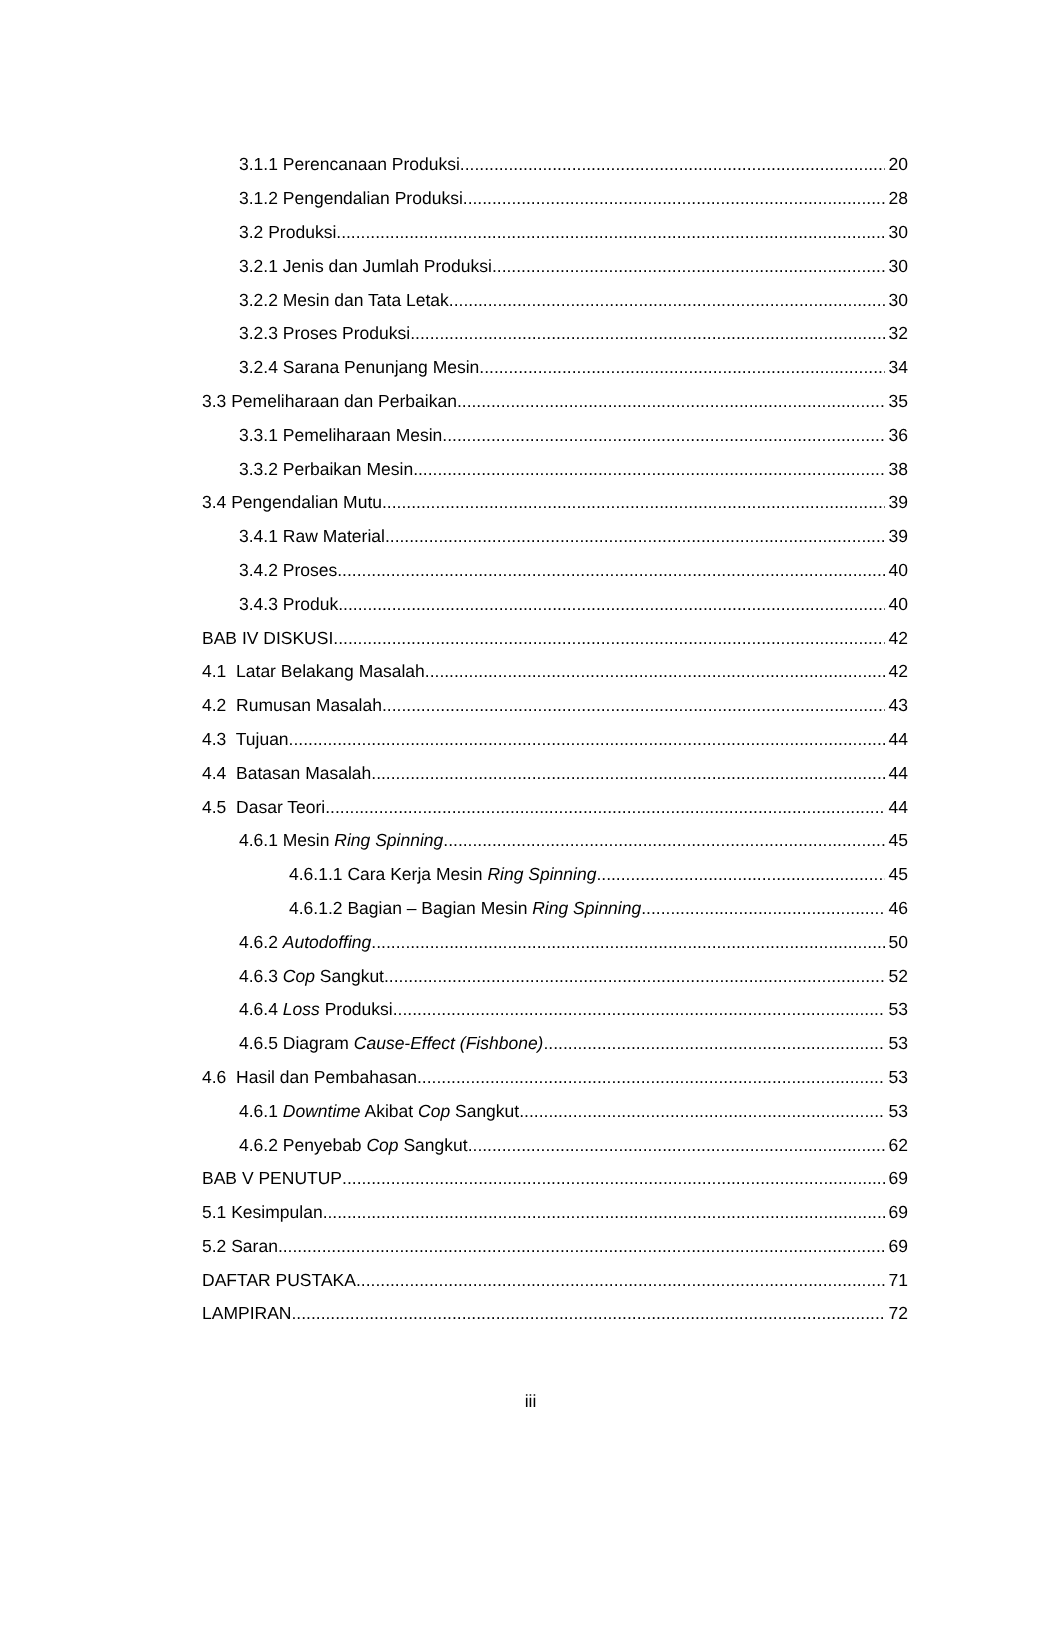3.1.1 Perencanaan Produksi 20
3.1.2 Pengendalian Produksi 28
3.2 Produksi 30
3.2.1 Jenis dan Jumlah Produksi 30
3.2.2 Mesin dan Tata Letak 30
3.2.3 Proses Produksi 32
3.2.4 Sarana Penunjang Mesin 34
3.3 Pemeliharaan dan Perbaikan 35
3.3.1 Pemeliharaan Mesin 36
3.3.2 Perbaikan Mesin 38
3.4 Pengendalian Mutu 39
3.4.1 Raw Material 39
3.4.2 Proses 40
3.4.3 Produk 40
BAB IV DISKUSI 42
4.1 Latar Belakang Masalah 42
4.2 Rumusan Masalah 43
4.3 Tujuan 44
4.4 Batasan Masalah 44
4.5 Dasar Teori 44
4.6.1 Mesin Ring Spinning 45
4.6.1.1 Cara Kerja Mesin Ring Spinning 45
4.6.1.2 Bagian – Bagian Mesin Ring Spinning 46
4.6.2 Autodoffing 50
4.6.3 Cop Sangkut 52
4.6.4 Loss Produksi 53
4.6.5 Diagram Cause-Effect (Fishbone) 53
4.6 Hasil dan Pembahasan 53
4.6.1 Downtime Akibat Cop Sangkut 53
4.6.2 Penyebab Cop Sangkut 62
BAB V PENUTUP 69
5.1 Kesimpulan 69
5.2 Saran 69
DAFTAR PUSTAKA 71
LAMPIRAN 72
iii